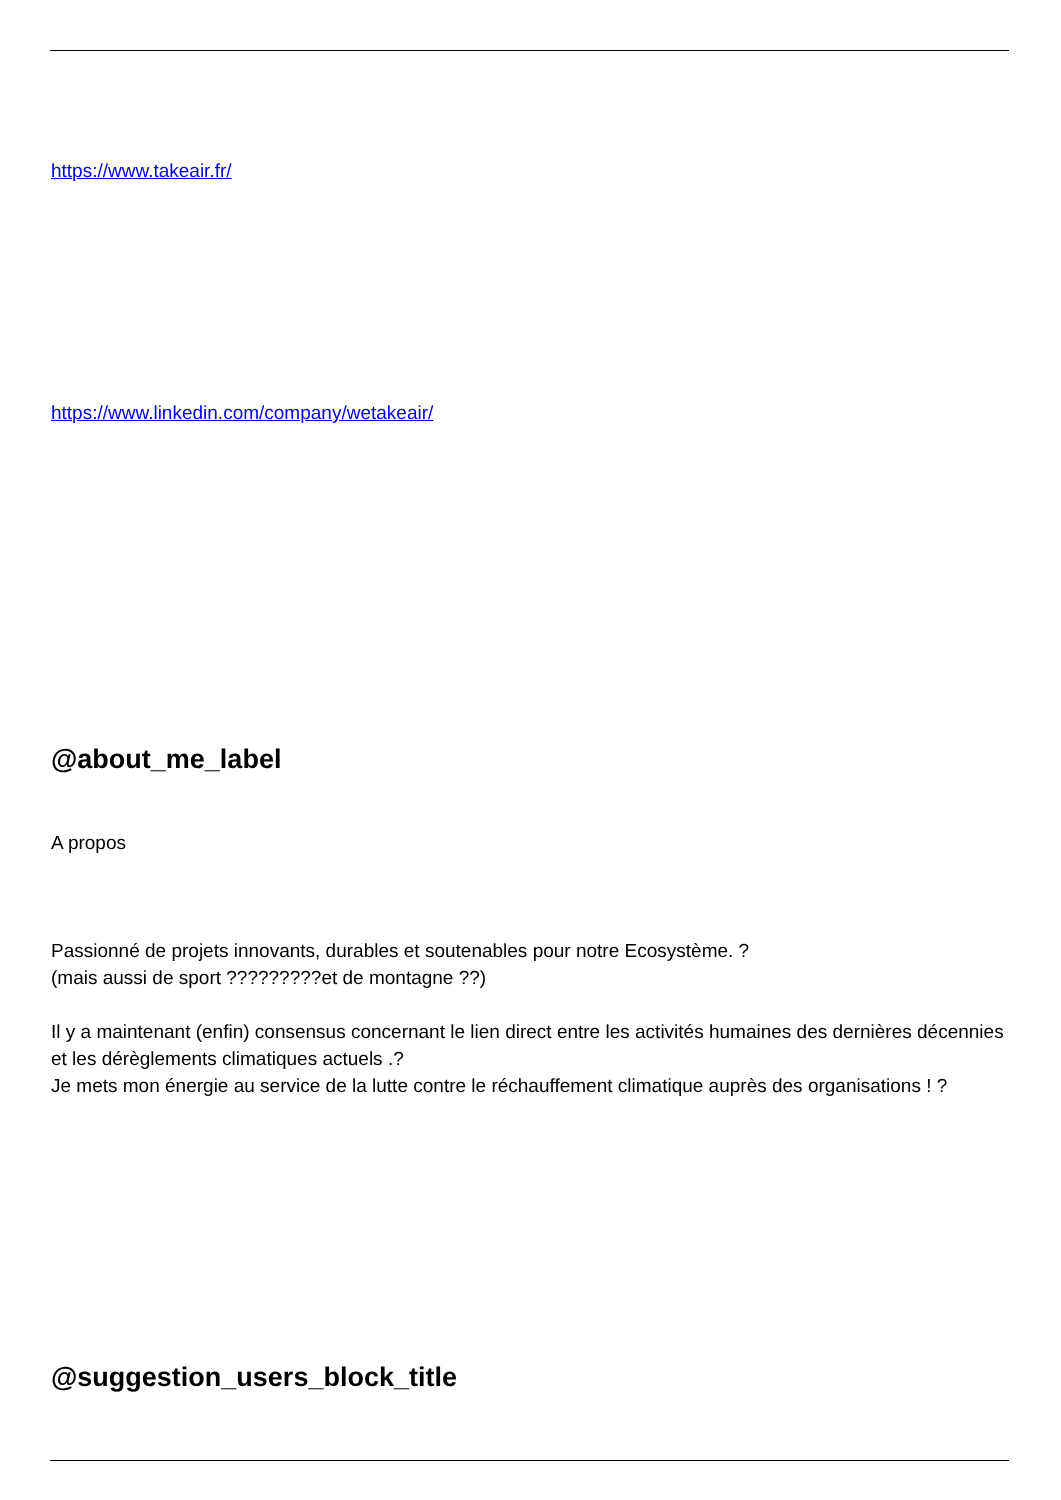https://www.takeair.fr/
https://www.linkedin.com/company/wetakeair/
@about_me_label
A propos
Passionné de projets innovants, durables et soutenables pour notre Ecosystème. ?
(mais aussi de sport ?????????et de montagne ??)
Il y a maintenant (enfin) consensus concernant le lien direct entre les activités humaines des dernières décennies et les dérèglements climatiques actuels .?
Je mets mon énergie au service de la lutte contre le réchauffement climatique auprès des organisations ! ?
@suggestion_users_block_title